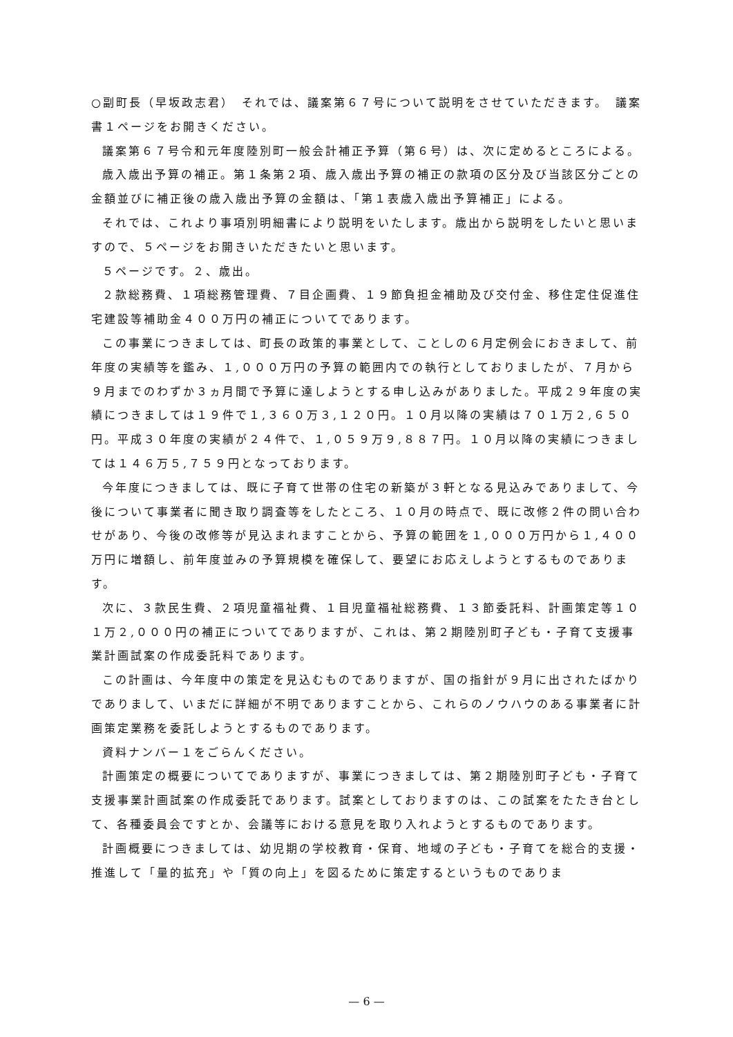○副町長（早坂政志君）　それでは、議案第６７号について説明をさせていただきます。　議案書１ページをお開きください。
議案第６７号令和元年度陸別町一般会計補正予算（第６号）は、次に定めるところによる。
歳入歳出予算の補正。第１条第２項、歳入歳出予算の補正の款項の区分及び当該区分ごとの金額並びに補正後の歳入歳出予算の金額は、「第１表歳入歳出予算補正」による。
それでは、これより事項別明細書により説明をいたします。歳出から説明をしたいと思いますので、５ページをお開きいただきたいと思います。
５ページです。２、歳出。
２款総務費、１項総務管理費、７目企画費、１９節負担金補助及び交付金、移住定住促進住宅建設等補助金４００万円の補正についてであります。
この事業につきましては、町長の政策的事業として、ことしの６月定例会におきまして、前年度の実績等を鑑み、１,０００万円の予算の範囲内での執行としておりましたが、７月から９月までのわずか３ヵ月間で予算に達しようとする申し込みがありました。平成２９年度の実績につきましては１９件で１,３６０万３,１２０円。１０月以降の実績は７０１万２,６５０円。平成３０年度の実績が２４件で、１,０５９万９,８８７円。１０月以降の実績につきましては１４６万５,７５９円となっております。
今年度につきましては、既に子育て世帯の住宅の新築が３軒となる見込みでありまして、今後について事業者に聞き取り調査等をしたところ、１０月の時点で、既に改修２件の問い合わせがあり、今後の改修等が見込まれますことから、予算の範囲を１,０００万円から１,４００万円に増額し、前年度並みの予算規模を確保して、要望にお応えしようとするものであります。
次に、３款民生費、２項児童福祉費、１目児童福祉総務費、１３節委託料、計画策定等１０１万２,０００円の補正についてでありますが、これは、第２期陸別町子ども・子育て支援事業計画試案の作成委託料であります。
この計画は、今年度中の策定を見込むものでありますが、国の指針が９月に出されたばかりでありまして、いまだに詳細が不明でありますことから、これらのノウハウのある事業者に計画策定業務を委託しようとするものであります。
資料ナンバー１をごらんください。
計画策定の概要についてでありますが、事業につきましては、第２期陸別町子ども・子育て支援事業計画試案の作成委託であります。試案としておりますのは、この試案をたたき台として、各種委員会ですとか、会議等における意見を取り入れようとするものであります。
計画概要につきましては、幼児期の学校教育・保育、地域の子ども・子育てを総合的支援・推進して「量的拡充」や「質の向上」を図るために策定するというものでありま
— 6 —